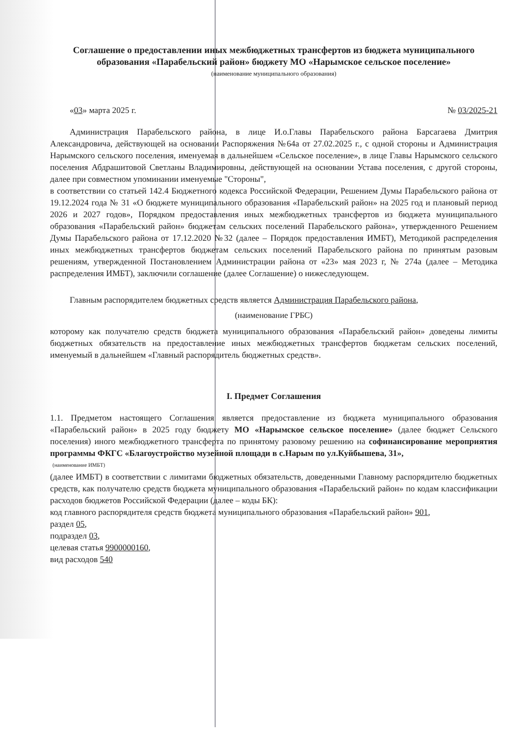Соглашение о предоставлении иных межбюджетных трансфертов из бюджета муниципального образования «Парабельский район» бюджету МО «Нарымское сельское поселение»
(наименование муниципального образования)
«03» марта 2025 г. № 03/2025-21
Администрация Парабельского района, в лице И.о.Главы Парабельского района Барсагаева Дмитрия Александровича, действующей на основании Распоряжения №64а от 27.02.2025 г., с одной стороны и Администрация Нарымского сельского поселения, именуемая в дальнейшем «Сельское поселение», в лице Главы Нарымского сельского поселения Абдрашитовой Светланы Владимировны, действующей на основании Устава поселения, с другой стороны, далее при совместном упоминании именуемые "Стороны",
в соответствии со статьей 142.4 Бюджетного кодекса Российской Федерации, Решением Думы Парабельского района от 19.12.2024 года № 31 «О бюджете муниципального образования «Парабельский район» на 2025 год и плановый период 2026 и 2027 годов», Порядком предоставления иных межбюджетных трансфертов из бюджета муниципального образования «Парабельский район» бюджетам сельских поселений Парабельского района», утвержденного Решением Думы Парабельского района от 17.12.2020 №32 (далее – Порядок предоставления ИМБТ), Методикой распределения иных межбюджетных трансфертов бюджетам сельских поселений Парабельского района по принятым разовым решениям, утвержденной Постановлением Администрации района от «23» мая 2023 г, № 274а (далее – Методика распределения ИМБТ), заключили соглашение (далее Соглашение) о нижеследующем.
Главным распорядителем бюджетных средств является Администрация Парабельского района,
(наименование ГРБС)
которому как получателю средств бюджета муниципального образования «Парабельский район» доведены лимиты бюджетных обязательств на предоставление иных межбюджетных трансфертов бюджетам сельских поселений, именуемый в дальнейшем «Главный распорядитель бюджетных средств».
I. Предмет Соглашения
1.1. Предметом настоящего Соглашения является предоставление из бюджета муниципального образования «Парабельский район» в 2025 году бюджету МО «Нарымское сельское поселение» (далее бюджет Сельского поселения) иного межбюджетного трансферта по принятому разовому решению на софинансирование мероприятия программы ФКГС «Благоустройство музейной площади в с.Нарым по ул.Куйбышева, 31»,
(наименование ИМБТ)
(далее ИМБТ) в соответствии с лимитами бюджетных обязательств, доведенными Главному распорядителю бюджетных средств, как получателю средств бюджета муниципального образования «Парабельский район» по кодам классификации расходов бюджетов Российской Федерации (далее – коды БК):
код главного распорядителя средств бюджета муниципального образования «Парабельский район» 901,
раздел 05,
подраздел 03,
целевая статья 9900000160,
вид расходов 540